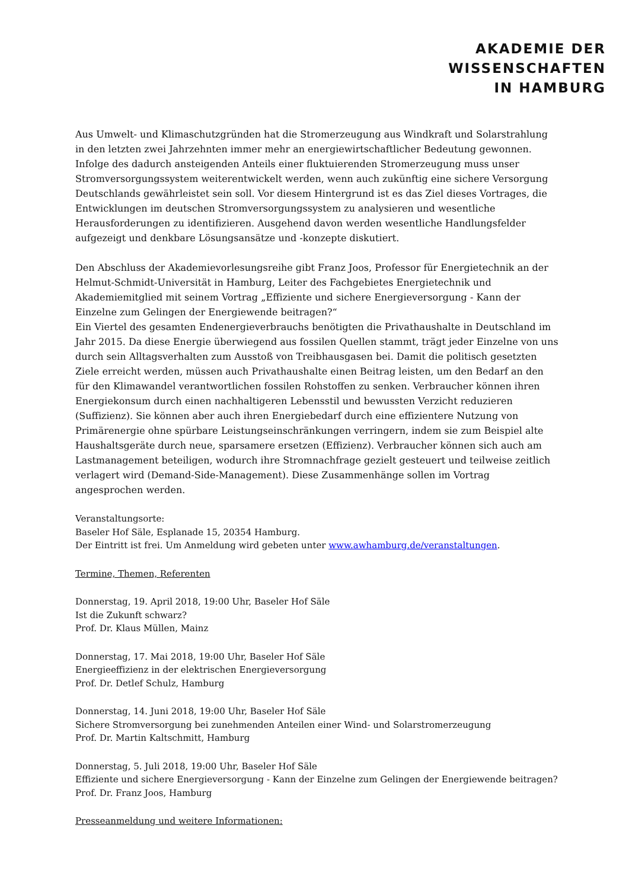AKADEMIE DER
WISSENSCHAFTEN
IN HAMBURG
Aus Umwelt- und Klimaschutzgründen hat die Stromerzeugung aus Windkraft und Solarstrahlung in den letzten zwei Jahrzehnten immer mehr an energiewirtschaftlicher Bedeutung gewonnen. Infolge des dadurch ansteigenden Anteils einer fluktuierenden Stromerzeugung muss unser Stromversorgungssystem weiterentwickelt werden, wenn auch zukünftig eine sichere Versorgung Deutschlands gewährleistet sein soll. Vor diesem Hintergrund ist es das Ziel dieses Vortrages, die Entwicklungen im deutschen Stromversorgungssystem zu analysieren und wesentliche Herausforderungen zu identifizieren. Ausgehend davon werden wesentliche Handlungsfelder aufgezeigt und denkbare Lösungsansätze und -konzepte diskutiert.
Den Abschluss der Akademievorlesungsreihe gibt Franz Joos, Professor für Energietechnik an der Helmut-Schmidt-Universität in Hamburg, Leiter des Fachgebietes Energietechnik und Akademiemitglied mit seinem Vortrag „Effiziente und sichere Energieversorgung - Kann der Einzelne zum Gelingen der Energiewende beitragen?“
Ein Viertel des gesamten Endenergieverbrauchs benötigten die Privathaushalte in Deutschland im Jahr 2015. Da diese Energie überwiegend aus fossilen Quellen stammt, trägt jeder Einzelne von uns durch sein Alltagsverhalten zum Ausstoß von Treibhausgasen bei. Damit die politisch gesetzten Ziele erreicht werden, müssen auch Privathaushalte einen Beitrag leisten, um den Bedarf an den für den Klimawandel verantwortlichen fossilen Rohstoffen zu senken. Verbraucher können ihren Energiekonsum durch einen nachhaltigeren Lebensstil und bewussten Verzicht reduzieren (Suffizienz). Sie können aber auch ihren Energiebedarf durch eine effizientere Nutzung von Primärenergie ohne spürbare Leistungseinschränkungen verringern, indem sie zum Beispiel alte Haushaltsgeräte durch neue, sparsamere ersetzen (Effizienz). Verbraucher können sich auch am Lastmanagement beteiligen, wodurch ihre Stromnachfrage gezielt gesteuert und teilweise zeitlich verlagert wird (Demand-Side-Management). Diese Zusammenhänge sollen im Vortrag angesprochen werden.
Veranstaltungsorte:
Baseler Hof Säle, Esplanade 15, 20354 Hamburg.
Der Eintritt ist frei. Um Anmeldung wird gebeten unter www.awhamburg.de/veranstaltungen.
Termine, Themen, Referenten
Donnerstag, 19. April 2018, 19:00 Uhr, Baseler Hof Säle
Ist die Zukunft schwarz?
Prof. Dr. Klaus Müllen, Mainz
Donnerstag, 17. Mai 2018, 19:00 Uhr, Baseler Hof Säle
Energieeffizienz in der elektrischen Energieversorgung
Prof. Dr. Detlef Schulz, Hamburg
Donnerstag, 14. Juni 2018, 19:00 Uhr, Baseler Hof Säle
Sichere Stromversorgung bei zunehmenden Anteilen einer Wind- und Solarstromerzeugung
Prof. Dr. Martin Kaltschmitt, Hamburg
Donnerstag, 5. Juli 2018, 19:00 Uhr, Baseler Hof Säle
Effiziente und sichere Energieversorgung - Kann der Einzelne zum Gelingen der Energiewende beitragen?
Prof. Dr. Franz Joos, Hamburg
Presseanmeldung und weitere Informationen: